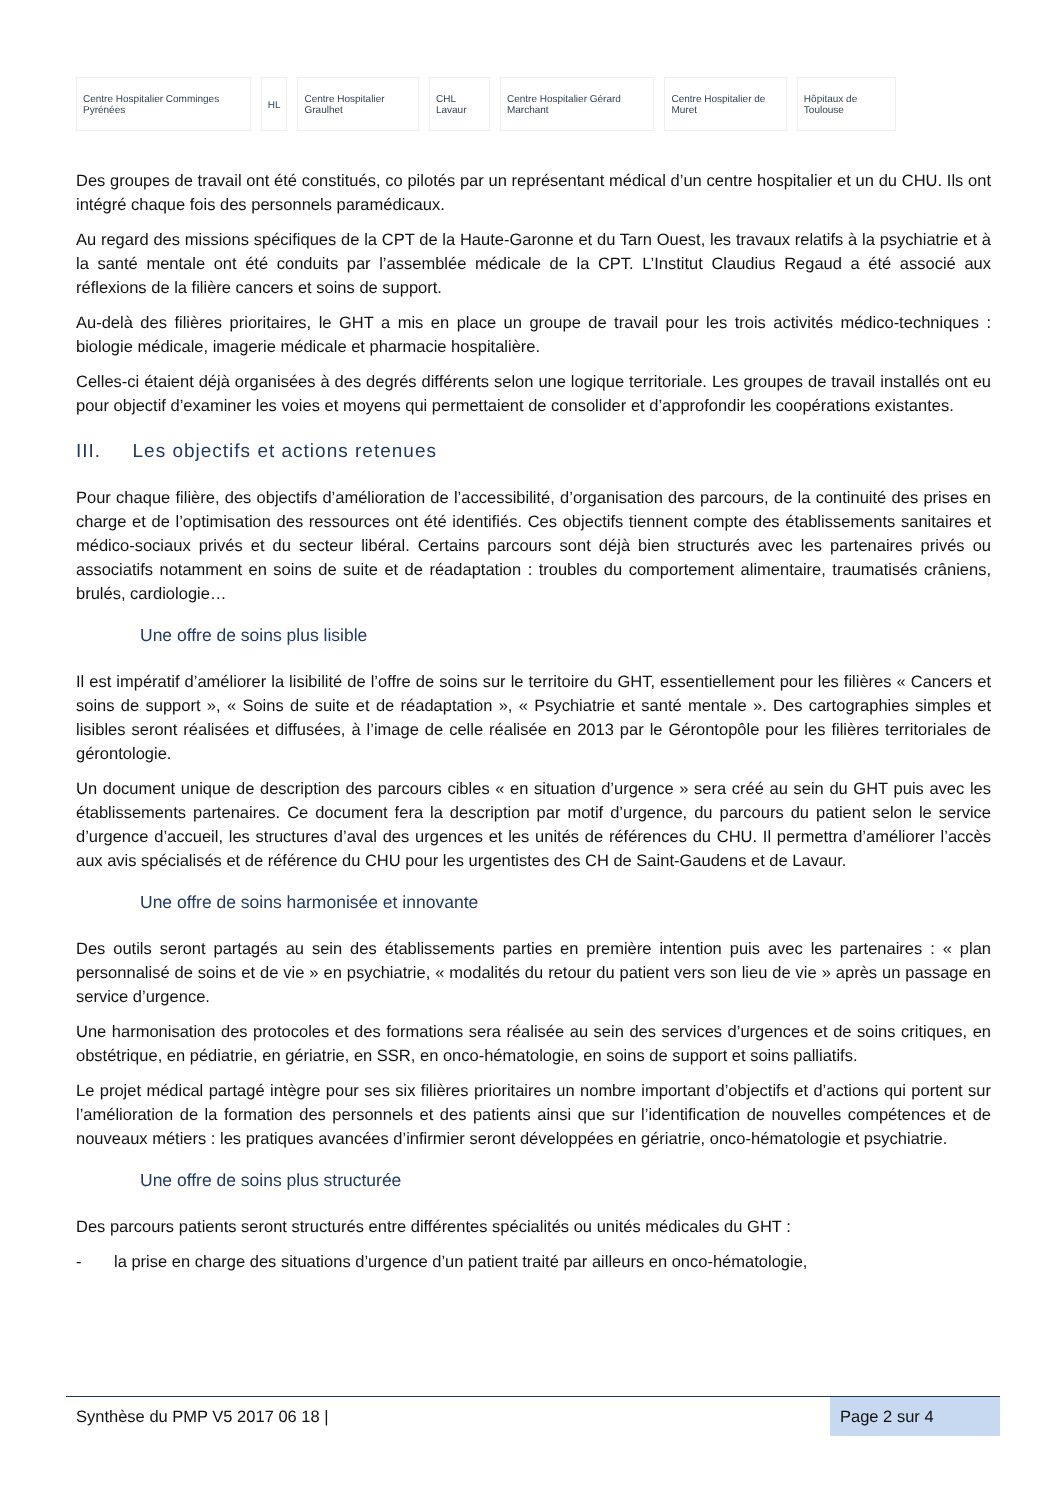Centre Hospitalier Comminges Pyrénées
HL Centre Hospitalier Graulhet CHL Lavaur
Centre Hospitalier Gérard Marchant
Centre Hospitalier de Muret Hôpitaux de Toulouse
Des groupes de travail ont été constitués, co pilotés par un représentant médical d’un centre hospitalier et un du CHU. Ils ont intégré chaque fois des personnels paramédicaux.
Au regard des missions spécifiques de la CPT de la Haute-Garonne et du Tarn Ouest, les travaux relatifs à la psychiatrie et à la santé mentale ont été conduits par l’assemblée médicale de la CPT. L’Institut Claudius Regaud a été associé aux réflexions de la filière cancers et soins de support.
Au-delà des filières prioritaires, le GHT a mis en place un groupe de travail pour les trois activités médico-techniques : biologie médicale, imagerie médicale et pharmacie hospitalière.
Celles-ci étaient déjà organisées à des degrés différents selon une logique territoriale. Les groupes de travail installés ont eu pour objectif d’examiner les voies et moyens qui permettaient de consolider et d’approfondir les coopérations existantes.
III. Les objectifs et actions retenues
Pour chaque filière, des objectifs d’amélioration de l’accessibilité, d’organisation des parcours, de la continuité des prises en charge et de l’optimisation des ressources ont été identifiés. Ces objectifs tiennent compte des établissements sanitaires et médico-sociaux privés et du secteur libéral. Certains parcours sont déjà bien structurés avec les partenaires privés ou associatifs notamment en soins de suite et de réadaptation : troubles du comportement alimentaire, traumatisés crâniens, brulés, cardiologie…
Une offre de soins plus lisible
Il est impératif d’améliorer la lisibilité de l’offre de soins sur le territoire du GHT, essentiellement pour les filières « Cancers et soins de support », « Soins de suite et de réadaptation », « Psychiatrie et santé mentale ». Des cartographies simples et lisibles seront réalisées et diffusées, à l’image de celle réalisée en 2013 par le Gérontopôle pour les filières territoriales de gérontologie.
Un document unique de description des parcours cibles « en situation d’urgence » sera créé au sein du GHT puis avec les établissements partenaires. Ce document fera la description par motif d’urgence, du parcours du patient selon le service d’urgence d’accueil, les structures d’aval des urgences et les unités de références du CHU. Il permettra d’améliorer l’accès aux avis spécialisés et de référence du CHU pour les urgentistes des CH de Saint-Gaudens et de Lavaur.
Une offre de soins harmonisée et innovante
Des outils seront partagés au sein des établissements parties en première intention puis avec les partenaires : « plan personnalisé de soins et de vie » en psychiatrie, « modalités du retour du patient vers son lieu de vie » après un passage en service d’urgence.
Une harmonisation des protocoles et des formations sera réalisée au sein des services d’urgences et de soins critiques, en obstétrique, en pédiatrie, en gériatrie, en SSR, en onco-hématologie, en soins de support et soins palliatifs.
Le projet médical partagé intègre pour ses six filières prioritaires un nombre important d’objectifs et d’actions qui portent sur l’amélioration de la formation des personnels et des patients ainsi que sur l’identification de nouvelles compétences et de nouveaux métiers : les pratiques avancées d’infirmier seront développées en gériatrie, onco-hématologie et psychiatrie.
Une offre de soins plus structurée
Des parcours patients seront structurés entre différentes spécialités ou unités médicales du GHT :
- la prise en charge des situations d’urgence d’un patient traité par ailleurs en onco-hématologie,
Synthèse du PMP V5 2017 06 18 | Page 2 sur 4